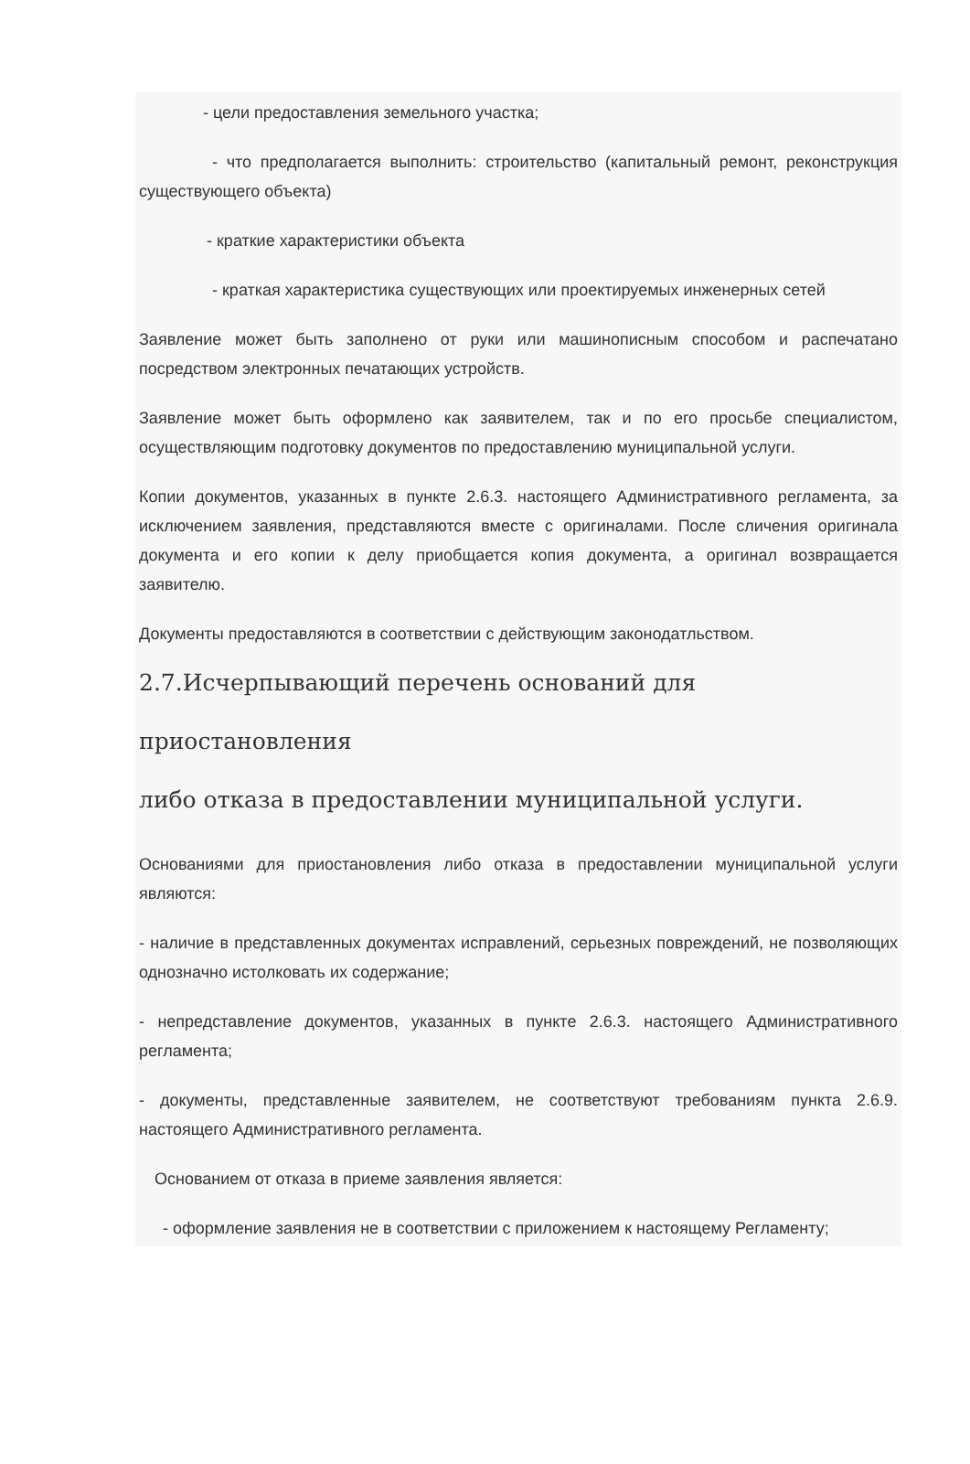- цели предоставления земельного участка;
- что предполагается выполнить: строительство (капитальный ремонт, реконструкция существующего объекта)
- краткие характеристики объекта
- краткая характеристика существующих или проектируемых инженерных сетей
Заявление может быть заполнено от руки или машинописным способом и распечатано посредством электронных печатающих устройств.
Заявление может быть оформлено как заявителем, так и по его просьбе специалистом, осуществляющим подготовку документов по предоставлению муниципальной услуги.
Копии документов, указанных в пункте 2.6.3. настоящего Административного регламента, за исключением заявления, представляются вместе с оригиналами. После сличения оригинала документа и его копии к делу приобщается копия документа, а оригинал возвращается заявителю.
Документы предоставляются в соответствии с действующим законодатльством.
2.7.Исчерпывающий перечень оснований для приостановления
либо отказа в предоставлении муниципальной услуги.
Основаниями для приостановления либо отказа в предоставлении муниципальной услуги являются:
- наличие в представленных документах исправлений, серьезных повреждений, не позволяющих однозначно истолковать их содержание;
- непредставление документов, указанных в пункте 2.6.3. настоящего Административного регламента;
- документы, представленные заявителем, не соответствуют требованиям пункта 2.6.9. настоящего Административного регламента.
Основанием от отказа в приеме заявления является:
- оформление заявления не в соответствии с приложением к настоящему Регламенту;